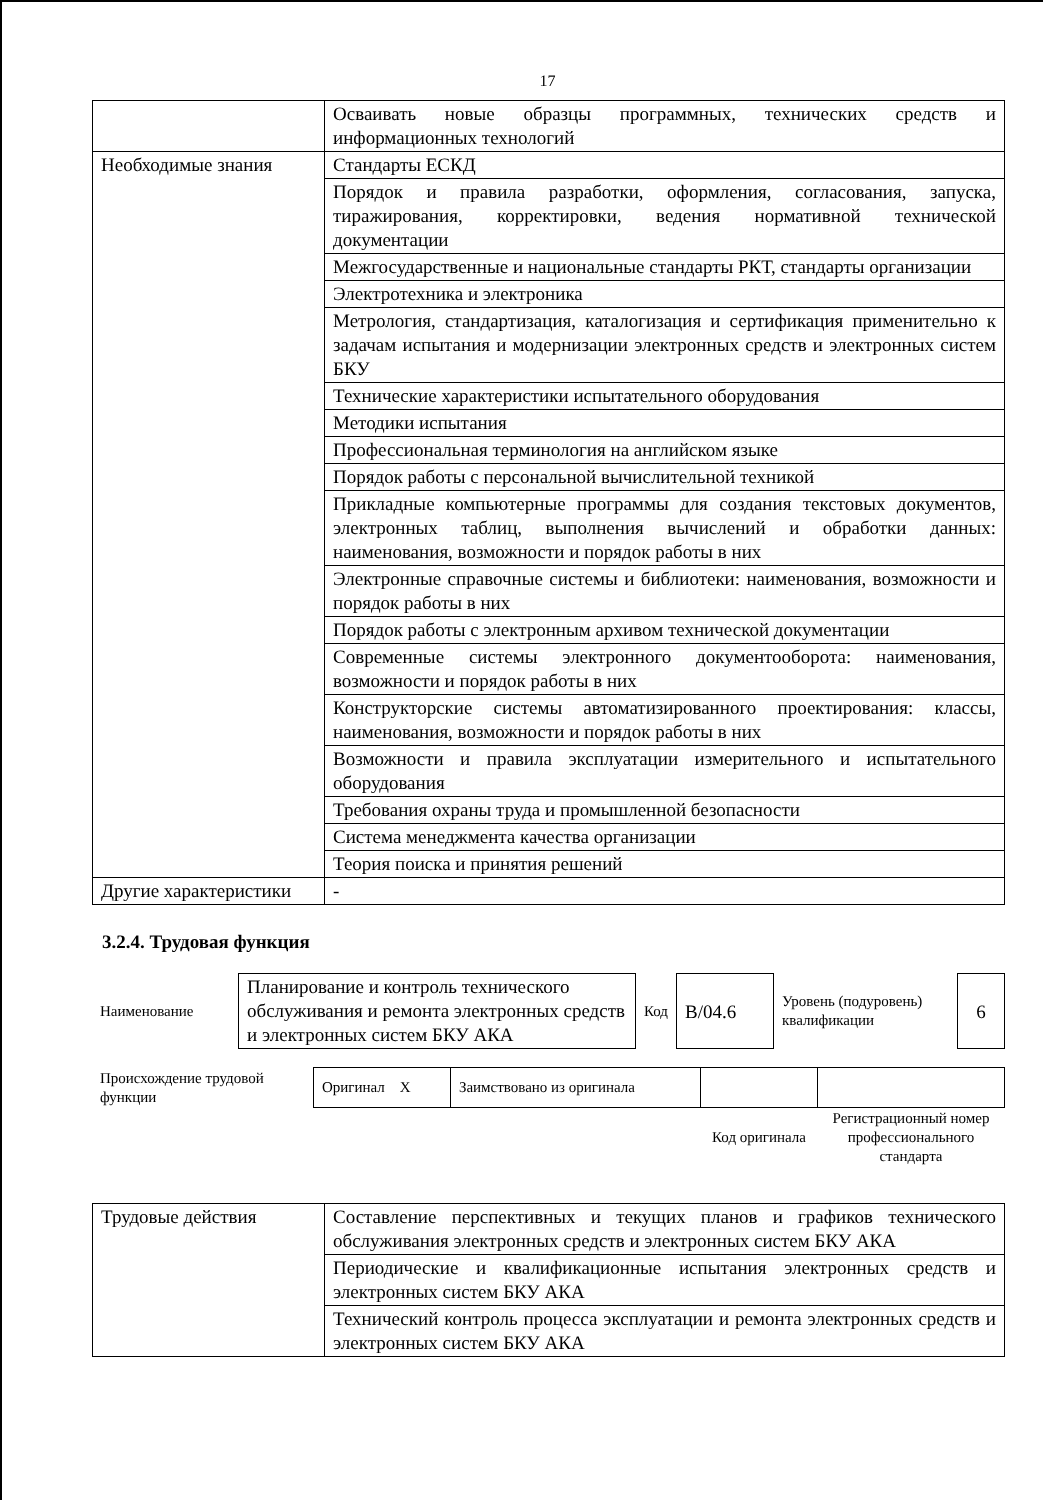17
| | Осваивать новые образцы программных, технических средств и информационных технологий |
| Необходимые знания | Стандарты ЕСКД |
| | Порядок и правила разработки, оформления, согласования, запуска, тиражирования, корректировки, ведения нормативной технической документации |
| | Межгосударственные и национальные стандарты РКТ, стандарты организации |
| | Электротехника и электроника |
| | Метрология, стандартизация, каталогизация и сертификация применительно к задачам испытания и модернизации электронных средств и электронных систем БКУ |
| | Технические характеристики испытательного оборудования |
| | Методики испытания |
| | Профессиональная терминология на английском языке |
| | Порядок работы с персональной вычислительной техникой |
| | Прикладные компьютерные программы для создания текстовых документов, электронных таблиц, выполнения вычислений и обработки данных: наименования, возможности и порядок работы в них |
| | Электронные справочные системы и библиотеки: наименования, возможности и порядок работы в них |
| | Порядок работы с электронным архивом технической документации |
| | Современные системы электронного документооборота: наименования, возможности и порядок работы в них |
| | Конструкторские системы автоматизированного проектирования: классы, наименования, возможности и порядок работы в них |
| | Возможности и правила эксплуатации измерительного и испытательного оборудования |
| | Требования охраны труда и промышленной безопасности |
| | Система менеджмента качества организации |
| | Теория поиска и принятия решений |
| Другие характеристики | - |
3.2.4. Трудовая функция
| Наименование | Планирование и контроль технического обслуживания и ремонта электронных средств и электронных систем БКУ АКА | Код | B/04.6 | Уровень (подуровень) квалификации | 6 |
| Происхождение трудовой функции | Оригинал X | Заимствовано из оригинала | | |
| | | | Код оригинала | Регистрационный номер профессионального стандарта |
| Трудовые действия | Составление перспективных и текущих планов и графиков технического обслуживания электронных средств и электронных систем БКУ АКА |
| | Периодические и квалификационные испытания электронных средств и электронных систем БКУ АКА |
| | Технический контроль процесса эксплуатации и ремонта электронных средств и электронных систем БКУ АКА |